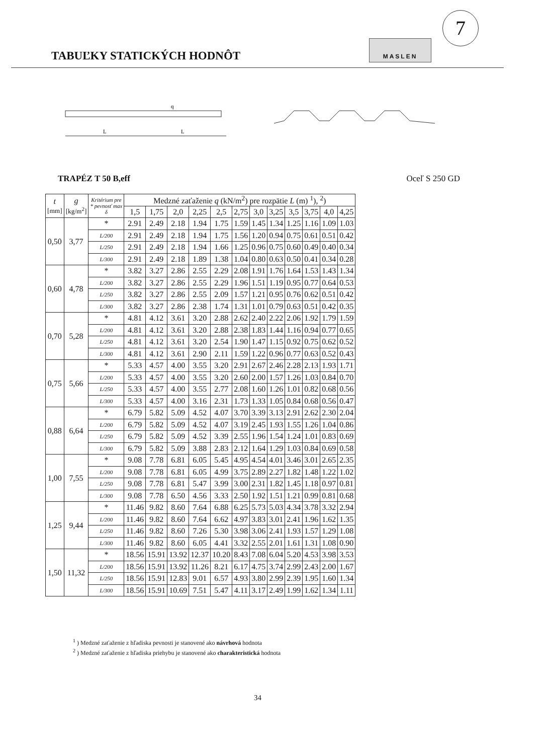TABUĽKY STATICKÝCH HODNÔT
MASLEN
7
q
L
L
TRAPÉZ T 50 B,eff Oceľ S 250 GD
| t [mm] | g [kg/m<sup>2</sup>] | Kritérium pre * pevnosť max δ | Medzné zaťaženie q (kN/m<sup>2</sup>) pre rozpätie L (m) <sup>1</sup>), <sup>2</sup>) | | | | | | | | | | | |
| --- | --- | --- | --- | --- | --- | --- | --- | --- | --- | --- | --- | --- | --- | --- |
| | | | 1,5 | 1,75 | 2,0 | 2,25 | 2,5 | 2,75 | 3,0 | 3,25 | 3,5 | 3,75 | 4,0 | 4,25 |
| 0,50 | 3,77 | * | 2.91 | 2.49 | 2.18 | 1.94 | 1.75 | 1.59 | 1.45 | 1.34 | 1.25 | 1.16 | 1.09 | 1.03 |
| | | L/200 | 2.91 | 2.49 | 2.18 | 1.94 | 1.75 | 1.56 | 1.20 | 0.94 | 0.75 | 0.61 | 0.51 | 0.42 |
| | | L/250 | 2.91 | 2.49 | 2.18 | 1.94 | 1.66 | 1.25 | 0.96 | 0.75 | 0.60 | 0.49 | 0.40 | 0.34 |
| | | L/300 | 2.91 | 2.49 | 2.18 | 1.89 | 1.38 | 1.04 | 0.80 | 0.63 | 0.50 | 0.41 | 0.34 | 0.28 |
| 0,60 | 4,78 | * | 3.82 | 3.27 | 2.86 | 2.55 | 2.29 | 2.08 | 1.91 | 1.76 | 1.64 | 1.53 | 1.43 | 1.34 |
| | | L/200 | 3.82 | 3.27 | 2.86 | 2.55 | 2.29 | 1.96 | 1.51 | 1.19 | 0.95 | 0.77 | 0.64 | 0.53 |
| | | L/250 | 3.82 | 3.27 | 2.86 | 2.55 | 2.09 | 1.57 | 1.21 | 0.95 | 0.76 | 0.62 | 0.51 | 0.42 |
| | | L/300 | 3.82 | 3.27 | 2.86 | 2.38 | 1.74 | 1.31 | 1.01 | 0.79 | 0.63 | 0.51 | 0.42 | 0.35 |
| 0,70 | 5,28 | * | 4.81 | 4.12 | 3.61 | 3.20 | 2.88 | 2.62 | 2.40 | 2.22 | 2.06 | 1.92 | 1.79 | 1.59 |
| | | L/200 | 4.81 | 4.12 | 3.61 | 3.20 | 2.88 | 2.38 | 1.83 | 1.44 | 1.16 | 0.94 | 0.77 | 0.65 |
| | | L/250 | 4.81 | 4.12 | 3.61 | 3.20 | 2.54 | 1.90 | 1.47 | 1.15 | 0.92 | 0.75 | 0.62 | 0.52 |
| | | L/300 | 4.81 | 4.12 | 3.61 | 2.90 | 2.11 | 1.59 | 1.22 | 0.96 | 0.77 | 0.63 | 0.52 | 0.43 |
| 0,75 | 5,66 | * | 5.33 | 4.57 | 4.00 | 3.55 | 3.20 | 2.91 | 2.67 | 2.46 | 2.28 | 2.13 | 1.93 | 1.71 |
| | | L/200 | 5.33 | 4.57 | 4.00 | 3.55 | 3.20 | 2.60 | 2.00 | 1.57 | 1.26 | 1.03 | 0.84 | 0.70 |
| | | L/250 | 5.33 | 4.57 | 4.00 | 3.55 | 2.77 | 2.08 | 1.60 | 1.26 | 1.01 | 0.82 | 0.68 | 0.56 |
| | | L/300 | 5.33 | 4.57 | 4.00 | 3.16 | 2.31 | 1.73 | 1.33 | 1.05 | 0.84 | 0.68 | 0.56 | 0.47 |
| 0,88 | 6,64 | * | 6.79 | 5.82 | 5.09 | 4.52 | 4.07 | 3.70 | 3.39 | 3.13 | 2.91 | 2.62 | 2.30 | 2.04 |
| | | L/200 | 6.79 | 5.82 | 5.09 | 4.52 | 4.07 | 3.19 | 2.45 | 1.93 | 1.55 | 1.26 | 1.04 | 0.86 |
| | | L/250 | 6.79 | 5.82 | 5.09 | 4.52 | 3.39 | 2.55 | 1.96 | 1.54 | 1.24 | 1.01 | 0.83 | 0.69 |
| | | L/300 | 6.79 | 5.82 | 5.09 | 3.88 | 2.83 | 2.12 | 1.64 | 1.29 | 1.03 | 0.84 | 0.69 | 0.58 |
| 1,00 | 7,55 | * | 9.08 | 7.78 | 6.81 | 6.05 | 5.45 | 4.95 | 4.54 | 4.01 | 3.46 | 3.01 | 2.65 | 2.35 |
| | | L/200 | 9.08 | 7.78 | 6.81 | 6.05 | 4.99 | 3.75 | 2.89 | 2.27 | 1.82 | 1.48 | 1.22 | 1.02 |
| | | L/250 | 9.08 | 7.78 | 6.81 | 5.47 | 3.99 | 3.00 | 2.31 | 1.82 | 1.45 | 1.18 | 0.97 | 0.81 |
| | | L/300 | 9.08 | 7.78 | 6.50 | 4.56 | 3.33 | 2.50 | 1.92 | 1.51 | 1.21 | 0.99 | 0.81 | 0.68 |
| 1,25 | 9,44 | * | 11.46 | 9.82 | 8.60 | 7.64 | 6.88 | 6.25 | 5.73 | 5.03 | 4.34 | 3.78 | 3.32 | 2.94 |
| | | L/200 | 11.46 | 9.82 | 8.60 | 7.64 | 6.62 | 4.97 | 3.83 | 3.01 | 2.41 | 1.96 | 1.62 | 1.35 |
| | | L/250 | 11.46 | 9.82 | 8.60 | 7.26 | 5.30 | 3.98 | 3.06 | 2.41 | 1.93 | 1.57 | 1.29 | 1.08 |
| | | L/300 | 11.46 | 9.82 | 8.60 | 6.05 | 4.41 | 3.32 | 2.55 | 2.01 | 1.61 | 1.31 | 1.08 | 0.90 |
| 1,50 | 11,32 | * | 18.56 | 15.91 | 13.92 | 12.37 | 10.20 | 8.43 | 7.08 | 6.04 | 5.20 | 4.53 | 3.98 | 3.53 |
| | | L/200 | 18.56 | 15.91 | 13.92 | 11.26 | 8.21 | 6.17 | 4.75 | 3.74 | 2.99 | 2.43 | 2.00 | 1.67 |
| | | L/250 | 18.56 | 15.91 | 12.83 | 9.01 | 6.57 | 4.93 | 3.80 | 2.99 | 2.39 | 1.95 | 1.60 | 1.34 |
| | | L/300 | 18.56 | 15.91 | 10.69 | 7.51 | 5.47 | 4.11 | 3.17 | 2.49 | 1.99 | 1.62 | 1.34 | 1.11 |
<sup>1</sup> ) Medzné zaťaženie z hľadiska pevnosti je stanovené ako návrhová hodnota
<sup>2</sup> ) Medzné zaťaženie z hľadiska priehybu je stanovené ako charakteristická hodnota
34